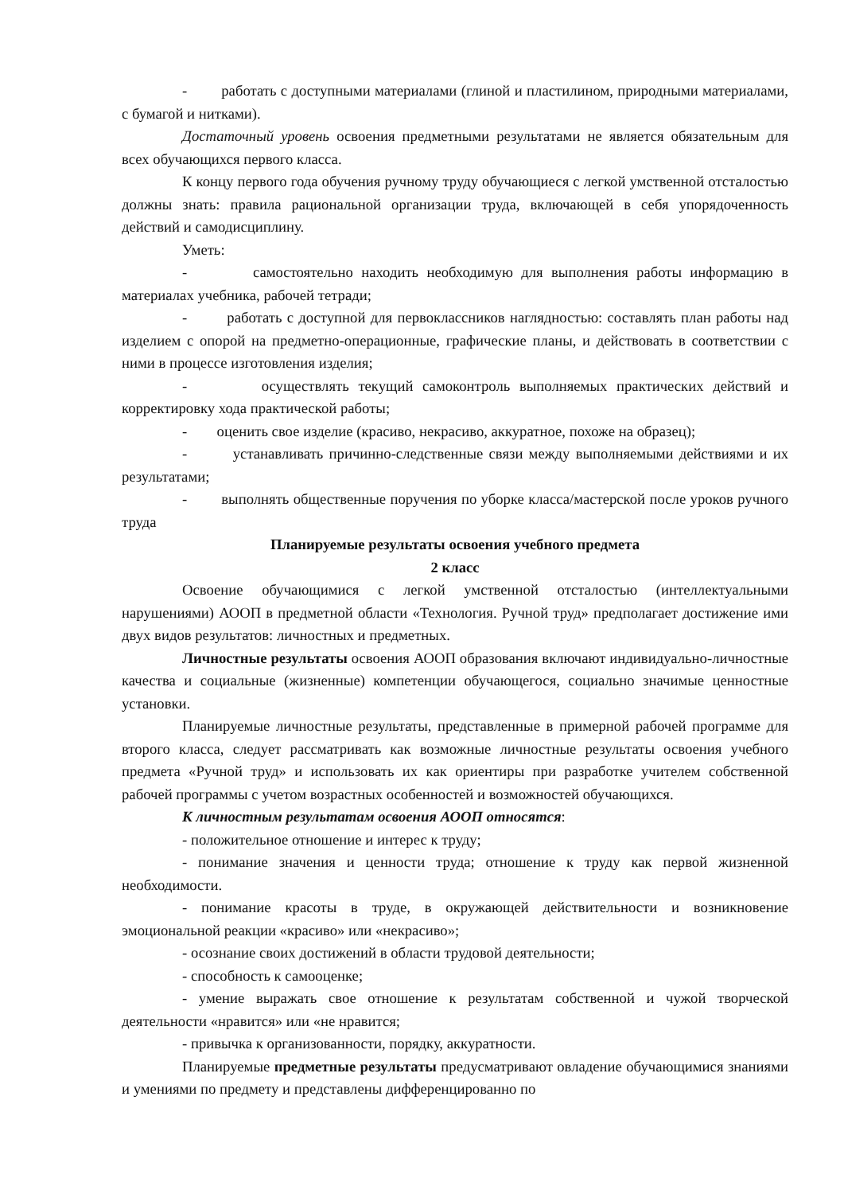- работать с доступными материалами (глиной и пластилином, природными материалами, с бумагой и нитками).
Достаточный уровень освоения предметными результатами не является обязательным для всех обучающихся первого класса.
К концу первого года обучения ручному труду обучающиеся с легкой умственной отсталостью должны знать: правила рациональной организации труда, включающей в себя упорядоченность действий и самодисциплину.
Уметь:
- самостоятельно находить необходимую для выполнения работы информацию в материалах учебника, рабочей тетради;
- работать с доступной для первоклассников наглядностью: составлять план работы над изделием с опорой на предметно-операционные, графические планы, и действовать в соответствии с ними в процессе изготовления изделия;
- осуществлять текущий самоконтроль выполняемых практических действий и корректировку хода практической работы;
- оценить свое изделие (красиво, некрасиво, аккуратное, похоже на образец);
- устанавливать причинно-следственные связи между выполняемыми действиями и их результатами;
- выполнять общественные поручения по уборке класса/мастерской после уроков ручного труда
Планируемые результаты освоения учебного предмета
2 класс
Освоение обучающимися с легкой умственной отсталостью (интеллектуальными нарушениями) АООП в предметной области «Технология. Ручной труд» предполагает достижение ими двух видов результатов: личностных и предметных.
Личностные результаты освоения АООП образования включают индивидуально-личностные качества и социальные (жизненные) компетенции обучающегося, социально значимые ценностные установки.
Планируемые личностные результаты, представленные в примерной рабочей программе для второго класса, следует рассматривать как возможные личностные результаты освоения учебного предмета «Ручной труд» и использовать их как ориентиры при разработке учителем собственной рабочей программы с учетом возрастных особенностей и возможностей обучающихся.
К личностным результатам освоения АООП относятся:
- положительное отношение и интерес к труду;
- понимание значения и ценности труда; отношение к труду как первой жизненной необходимости.
- понимание красоты в труде, в окружающей действительности и возникновение эмоциональной реакции «красиво» или «некрасиво»;
- осознание своих достижений в области трудовой деятельности;
- способность к самооценке;
- умение выражать свое отношение к результатам собственной и чужой творческой деятельности «нравится» или «не нравится;
- привычка к организованности, порядку, аккуратности.
Планируемые предметные результаты предусматривают овладение обучающимися знаниями и умениями по предмету и представлены дифференцированно по